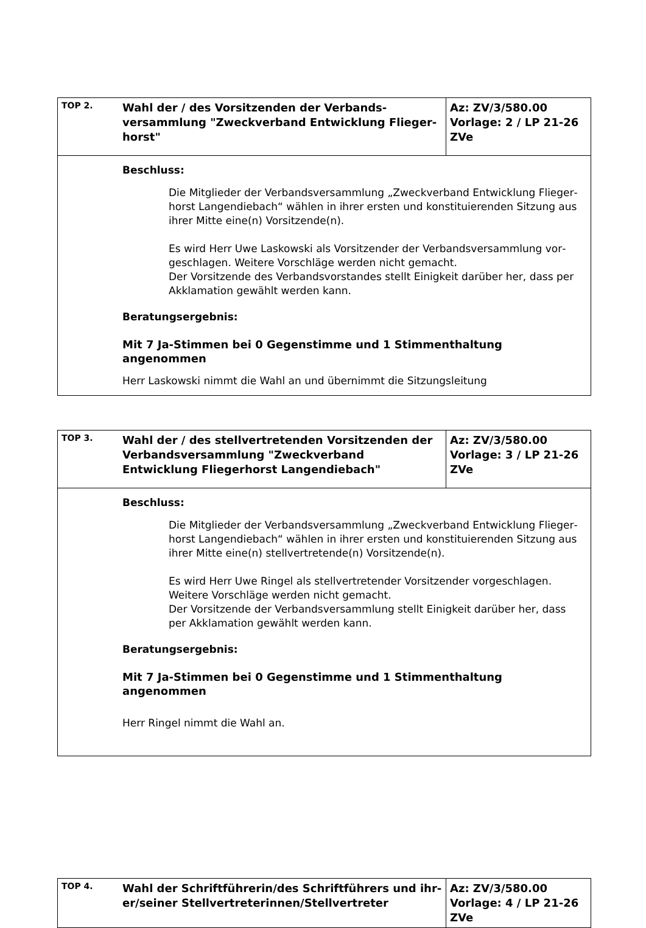| TOP 2. | Wahl der / des Vorsitzenden der Verbands­versammlung "Zweckverband Entwicklung Flieger­horst" | Az: ZV/3/580.00 Vorlage: 2 / LP 21-26 ZVe |
| Beschluss: Die Mitglieder der Verbandsversammlung „Zweckverband Entwicklung Flieger­horst Langendiebach“ wählen in ihrer ersten und konstituierenden Sitzung aus ihrer Mitte eine(n) Vorsitzende(n). Es wird Herr Uwe Laskowski als Vorsitzender der Verbandsversammlung vor­geschlagen. Weitere Vorschläge werden nicht gemacht. Der Vorsitzende des Verbandsvorstandes stellt Einigkeit darüber her, dass per Akklamation gewählt werden kann. Beratungsergebnis: Mit 7 Ja-Stimmen bei 0 Gegenstimme und 1 Stimmenthaltung angenommen Herr Laskowski nimmt die Wahl an und übernimmt die Sitzungsleitung | | |
| TOP 3. | Wahl der / des stellvertretenden Vorsitzenden der Verbandsversammlung "Zweckverband Entwicklung Fliegerhorst Langendiebach" | Az: ZV/3/580.00 Vorlage: 3 / LP 21-26 ZVe |
| Beschluss: Die Mitglieder der Verbandsversammlung „Zweckverband Entwicklung Flieger­horst Langendiebach“ wählen in ihrer ersten und konstituierenden Sitzung aus ihrer Mitte eine(n) stellvertretende(n) Vorsitzende(n). Es wird Herr Uwe Ringel als stellvertretender Vorsitzender vorgeschlagen. Weitere Vorschläge werden nicht gemacht. Der Vorsitzende der Verbandsversammlung stellt Einigkeit darüber her, dass per Akklamation gewählt werden kann. Beratungsergebnis: Mit 7 Ja-Stimmen bei 0 Gegenstimme und 1 Stimmenthaltung angenommen Herr Ringel nimmt die Wahl an. | | |
| TOP 4. | Wahl der Schriftführerin/des Schriftführers und ihr­er/seiner Stellvertreterinnen/Stellvertreter | Az: ZV/3/580.00 Vorlage: 4 / LP 21-26 ZVe |